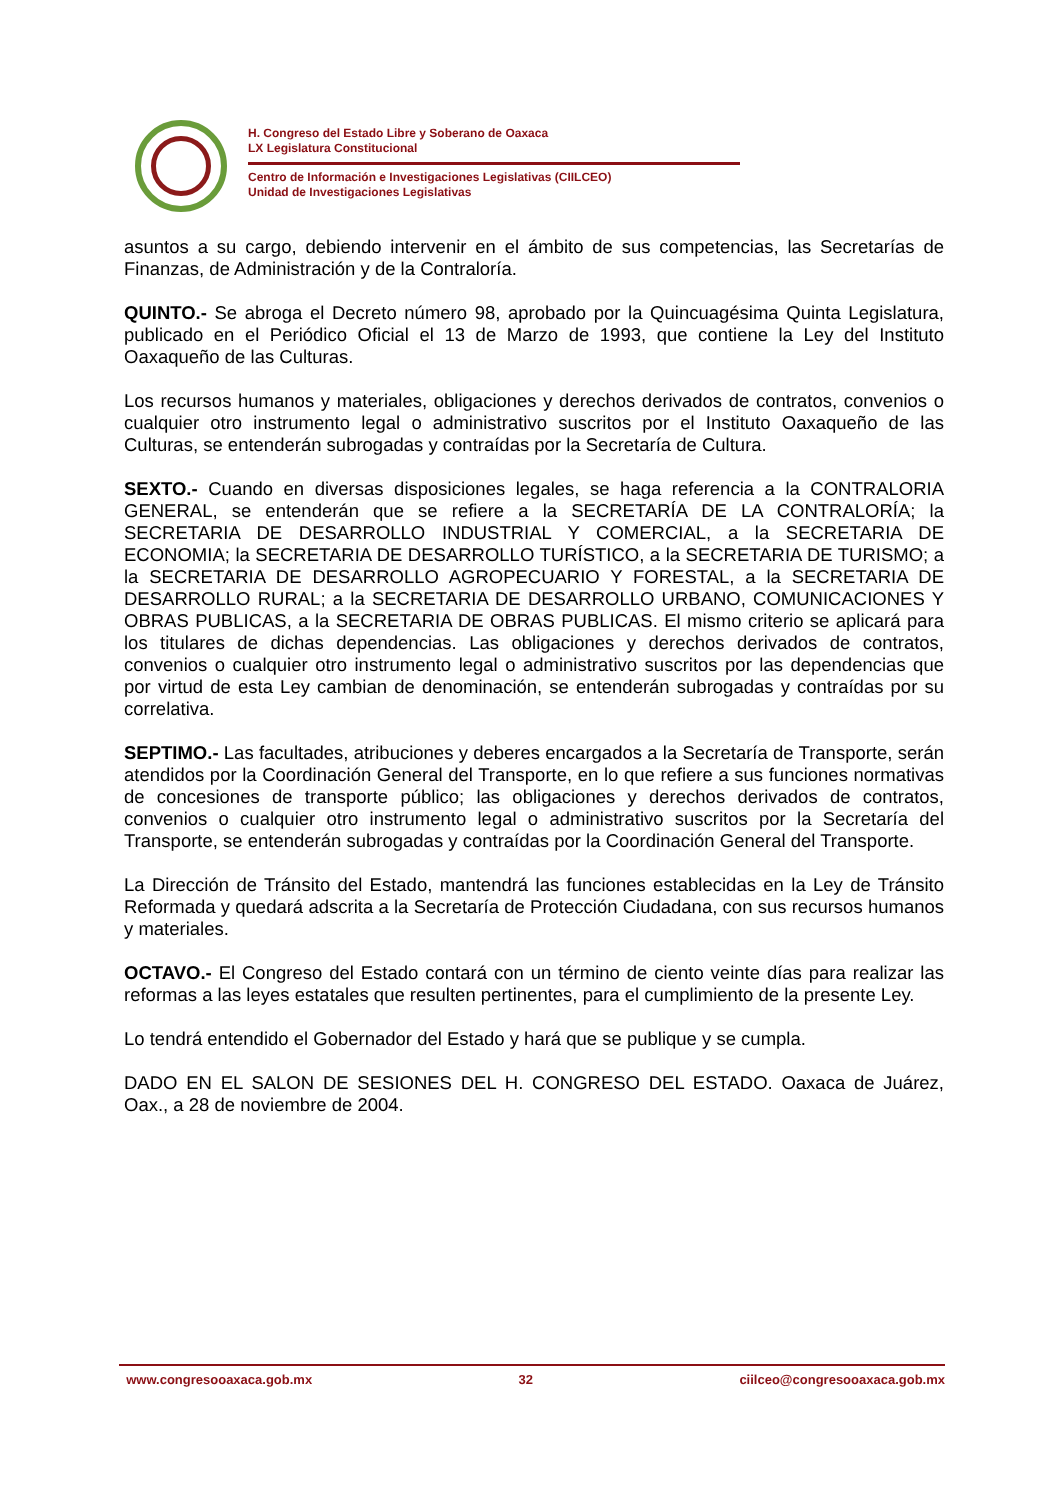H. Congreso del Estado Libre y Soberano de Oaxaca
LX Legislatura Constitucional
Centro de Información e Investigaciones Legislativas (CIILCEO)
Unidad de Investigaciones Legislativas
asuntos a su cargo, debiendo intervenir en el ámbito de sus competencias, las Secretarías de Finanzas, de Administración y de la Contraloría.
QUINTO.- Se abroga el Decreto número 98, aprobado por la Quincuagésima Quinta Legislatura, publicado en el Periódico Oficial el 13 de Marzo de 1993, que contiene la Ley del Instituto Oaxaqueño de las Culturas.
Los recursos humanos y materiales, obligaciones y derechos derivados de contratos, convenios o cualquier otro instrumento legal o administrativo suscritos por el Instituto Oaxaqueño de las Culturas, se entenderán subrogadas y contraídas por la Secretaría de Cultura.
SEXTO.- Cuando en diversas disposiciones legales, se haga referencia a la CONTRALORIA GENERAL, se entenderán que se refiere a la SECRETARÍA DE LA CONTRALORÍA; la SECRETARIA DE DESARROLLO INDUSTRIAL Y COMERCIAL, a la SECRETARIA DE ECONOMIA; la SECRETARIA DE DESARROLLO TURÍSTICO, a la SECRETARIA DE TURISMO; a la SECRETARIA DE DESARROLLO AGROPECUARIO Y FORESTAL, a la SECRETARIA DE DESARROLLO RURAL; a la SECRETARIA DE DESARROLLO URBANO, COMUNICACIONES Y OBRAS PUBLICAS, a la SECRETARIA DE OBRAS PUBLICAS. El mismo criterio se aplicará para los titulares de dichas dependencias. Las obligaciones y derechos derivados de contratos, convenios o cualquier otro instrumento legal o administrativo suscritos por las dependencias que por virtud de esta Ley cambian de denominación, se entenderán subrogadas y contraídas por su correlativa.
SEPTIMO.- Las facultades, atribuciones y deberes encargados a la Secretaría de Transporte, serán atendidos por la Coordinación General del Transporte, en lo que refiere a sus funciones normativas de concesiones de transporte público; las obligaciones y derechos derivados de contratos, convenios o cualquier otro instrumento legal o administrativo suscritos por la Secretaría del Transporte, se entenderán subrogadas y contraídas por la Coordinación General del Transporte.
La Dirección de Tránsito del Estado, mantendrá las funciones establecidas en la Ley de Tránsito Reformada y quedará adscrita a la Secretaría de Protección Ciudadana, con sus recursos humanos y materiales.
OCTAVO.- El Congreso del Estado contará con un término de ciento veinte días para realizar las reformas a las leyes estatales que resulten pertinentes, para el cumplimiento de la presente Ley.
Lo tendrá entendido el Gobernador del Estado y hará que se publique y se cumpla.
DADO EN EL SALON DE SESIONES DEL H. CONGRESO DEL ESTADO. Oaxaca de Juárez, Oax., a 28 de noviembre de 2004.
www.congresooaxaca.gob.mx 32 ciilceo@congresooaxaca.gob.mx